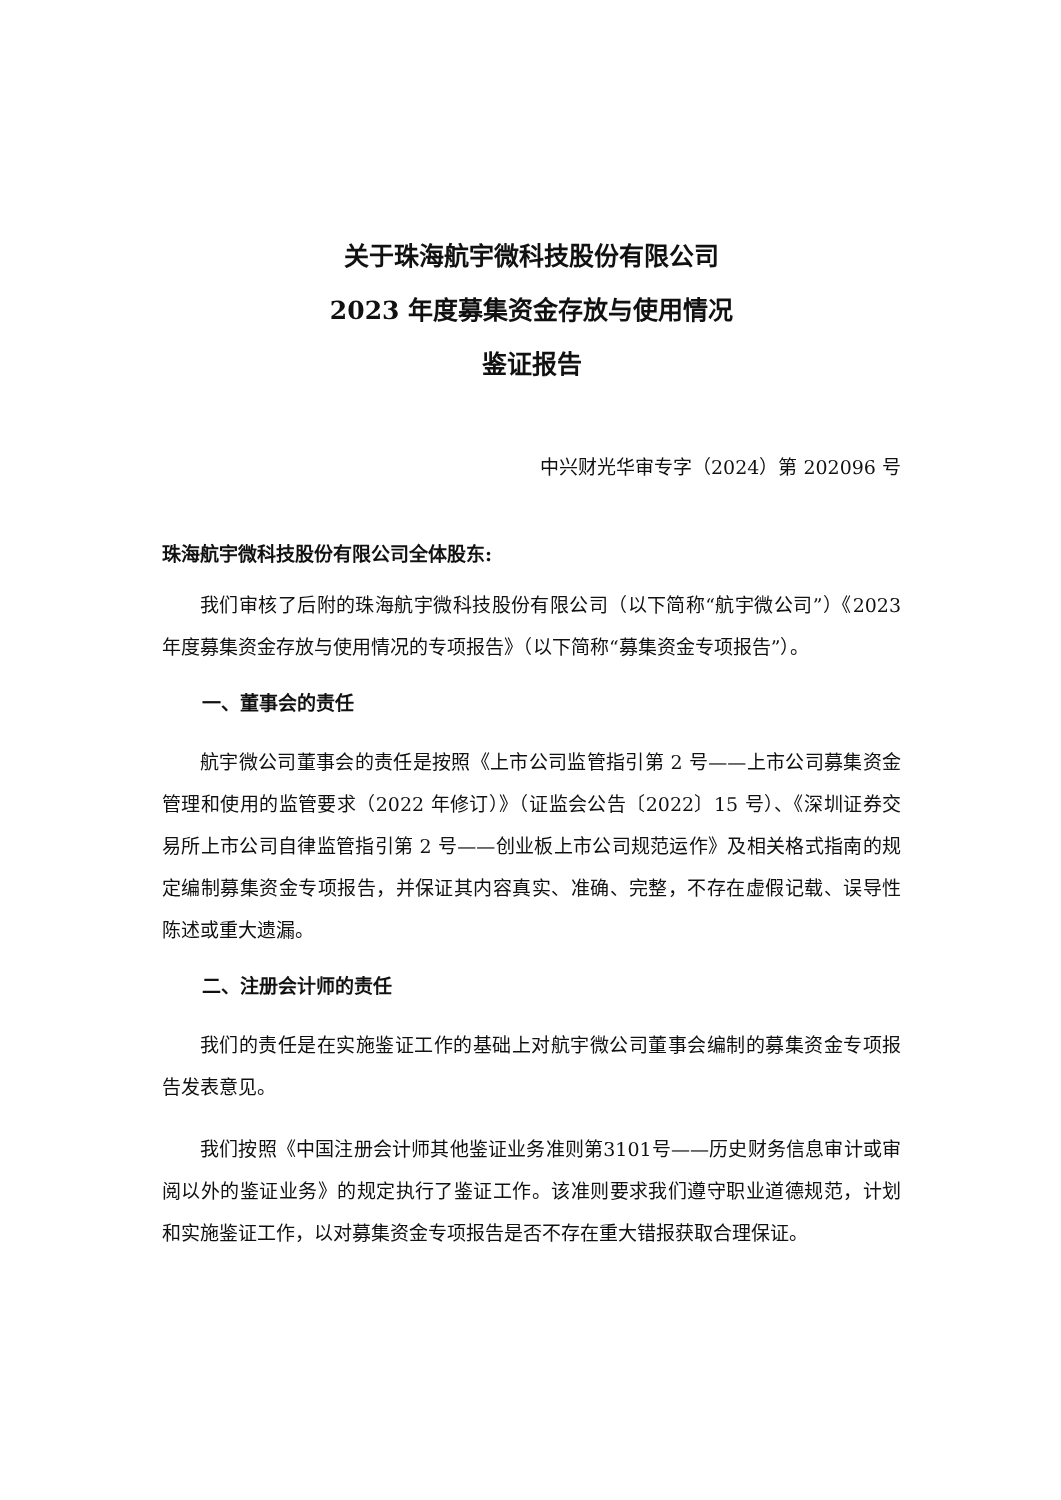关于珠海航宇微科技股份有限公司
2023 年度募集资金存放与使用情况
鉴证报告
中兴财光华审专字（2024）第 202096 号
珠海航宇微科技股份有限公司全体股东:
我们审核了后附的珠海航宇微科技股份有限公司（以下简称“航宇微公司”）《2023 年度募集资金存放与使用情况的专项报告》（以下简称“募集资金专项报告”）。
一、董事会的责任
航宇微公司董事会的责任是按照《上市公司监管指引第 2 号——上市公司募集资金管理和使用的监管要求（2022 年修订）》（证监会公告〔2022〕15 号）、《深圳证券交易所上市公司自律监管指引第 2 号——创业板上市公司规范运作》及相关格式指南的规定编制募集资金专项报告，并保证其内容真实、准确、完整，不存在虚假记载、误导性陈述或重大遗漏。
二、注册会计师的责任
我们的责任是在实施鉴证工作的基础上对航宇微公司董事会编制的募集资金专项报告发表意见。
我们按照《中国注册会计师其他鉴证业务准则第3101号——历史财务信息审计或审阅以外的鉴证业务》的规定执行了鉴证工作。该准则要求我们遵守职业道德规范，计划和实施鉴证工作，以对募集资金专项报告是否不存在重大错报获取合理保证。